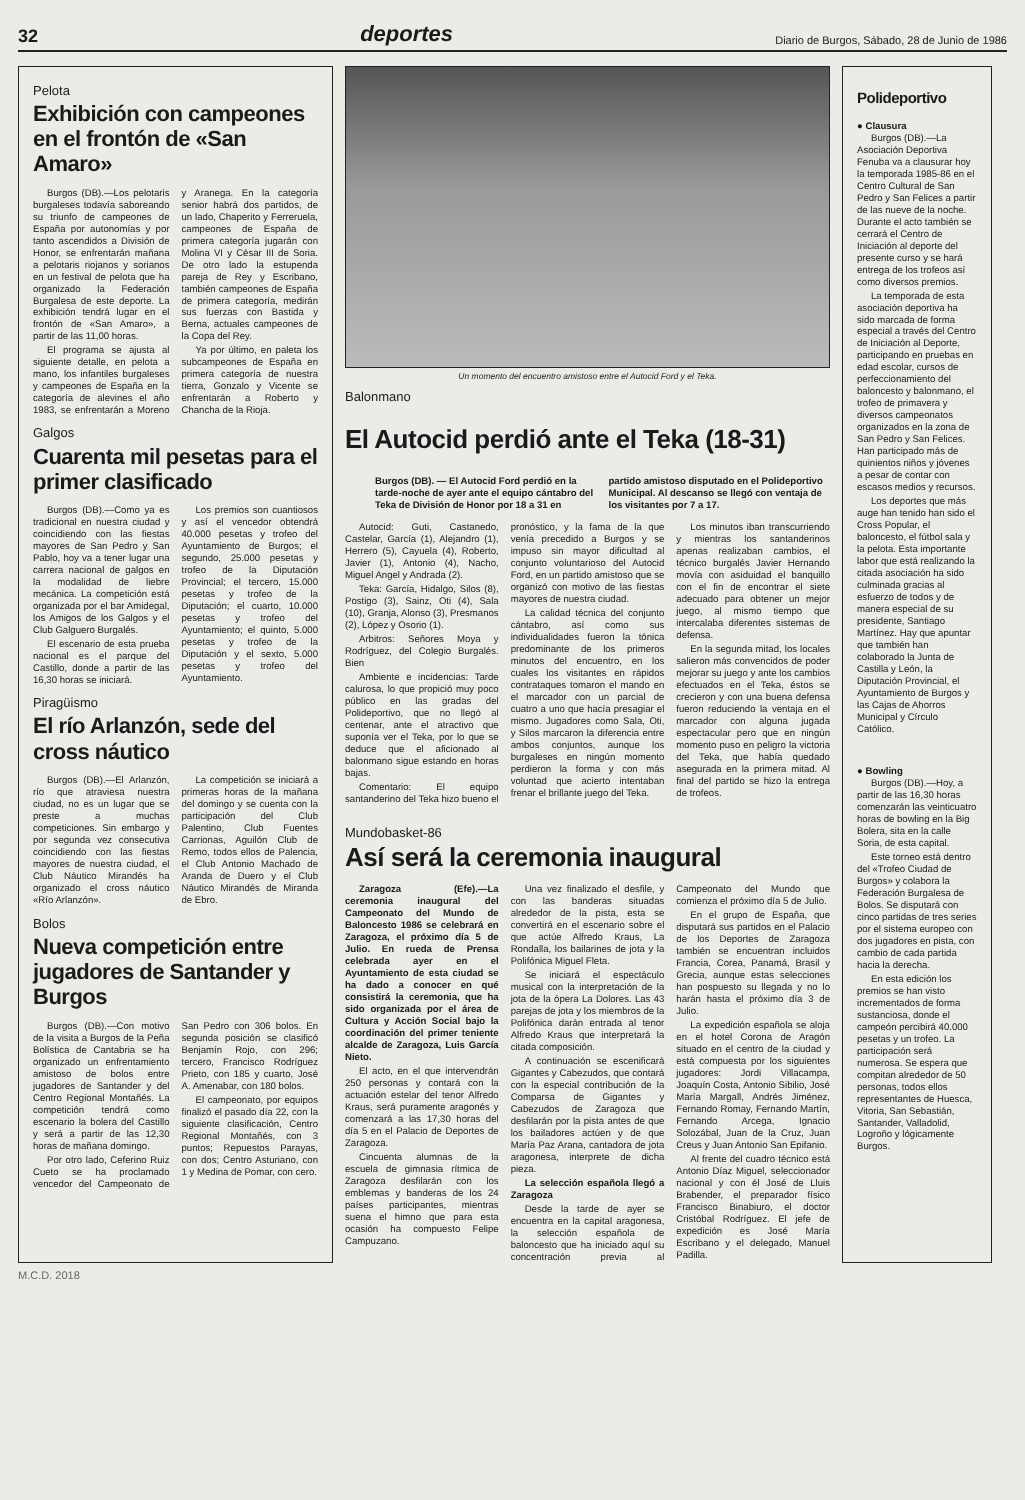32 deportes Diario de Burgos, Sábado, 28 de Junio de 1986
Pelota
Exhibición con campeones en el frontón de «San Amaro»
Burgos (DB).—Los pelotaris burgaleses todavía saboreando su triunfo de campeones de España por autonomías y por tanto ascendidos a División de Honor, se enfrentarán mañana a pelotaris riojanos y sorianos en un festival de pelota que ha organizado la Federación Burgalesa de este deporte. La exhibición tendrá lugar en el frontón de «San Amaro», a partir de las 11,00 horas.
El programa se ajusta al siguiente detalle, en pelota a mano, los infantiles burgaleses y campeones de España en la categoría de alevines el año 1983, se enfrentarán a Moreno y Aranega. En la categoría senior habrá dos partidos, de un lado, Chaperito y Ferreruela, campeones de España de primera categoría jugarán con Molina VI y César III de Soria. De otro lado la estupenda pareja de Rey y Escribano, también campeones de España de primera categoría, medirán sus fuerzas con Bastida y Berna, actuales campeones de la Copa del Rey.
Ya por último, en paleta los subcampeones de España en primera categoría de nuestra tierra, Gonzalo y Vicente se enfrentarán a Roberto y Chancha de la Rioja.
Galgos
Cuarenta mil pesetas para el primer clasificado
Burgos (DB).—Como ya es tradicional en nuestra ciudad y coincidiendo con las fiestas mayores de San Pedro y San Pablo, hoy va a tener lugar una carrera nacional de galgos en la modalidad de liebre mecánica. La competición está organizada por el bar Amidegal, los Amigos de los Galgos y el Club Galguero Burgalés.
El escenario de esta prueba nacional es el parque del Castillo, donde a partir de las 16,30 horas se iniciará.
Los premios son cuantiosos y así el vencedor obtendrá 40.000 pesetas y trofeo del Ayuntamiento de Burgos; el segundo, 25.000 pesetas y trofeo de la Diputación Provincial; el tercero, 15.000 pesetas y trofeo de la Diputación; el cuarto, 10.000 pesetas y trofeo del Ayuntamiento; el quinto, 5.000 pesetas y trofeo de la Diputación y el sexto, 5.000 pesetas y trofeo del Ayuntamiento.
Piragüismo
El río Arlanzón, sede del cross náutico
Burgos (DB).—El Arlanzón, río que atraviesa nuestra ciudad, no es un lugar que se preste a muchas competiciones. Sin embargo y por segunda vez consecutiva coincidiendo con las fiestas mayores de nuestra ciudad, el Club Náutico Mirandés ha organizado el cross náutico «Río Arlanzón».
La competición se iniciará a primeras horas de la mañana del domingo y se cuenta con la participación del Club Palentino, Club Fuentes Carrionas, Aguilón Club de Remo, todos ellos de Palencia, el Club Antonio Machado de Aranda de Duero y el Club Náutico Mirandés de Miranda de Ebro.
Bolos
Nueva competición entre jugadores de Santander y Burgos
Burgos (DB).—Con motivo de la visita a Burgos de la Peña Bolística de Cantabria se ha organizado un enfrentamiento amistoso de bolos entre jugadores de Santander y del Centro Regional Montañés. La competición tendrá como escenario la bolera del Castillo y será a partir de las 12,30 horas de mañana domingo.
Por otro lado, Ceferino Ruiz Cueto se ha proclamado vencedor del Campeonato de San Pedro con 306 bolos. En segunda posición se clasificó Benjamín Rojo, con 296; tercero, Francisco Rodríguez Prieto, con 185 y cuarto, José A. Amenabar, con 180 bolos.
El campeonato, por equipos finalizó el pasado día 22, con la siguiente clasificación, Centro Regional Montañés, con 3 puntos; Repuestos Parayas, con dos; Centro Asturiano, con 1 y Medina de Pomar, con cero.
Un momento del encuentro amistoso entre el Autocid Ford y el Teka.
Balonmano
El Autocid perdió ante el Teka (18-31)
Burgos (DB). — El Autocid Ford perdió en la tarde-noche de ayer ante el equipo cántabro del Teka de División de Honor por 18 a 31 en partido amistoso disputado en el Polideportivo Municipal. Al descanso se llegó con ventaja de los visitantes por 7 a 17.
Autocid: Guti, Castanedo, Castelar, García (1), Alejandro (1), Herrero (5), Cayuela (4), Roberto, Javier (1), Antonio (4), Nacho, Miguel Angel y Andrada (2).
Teka: García, Hidalgo, Silos (8), Postigo (3), Sainz, Oti (4), Sala (10), Granja, Alonso (3), Presmanos (2), López y Osorio (1).
Arbitros: Señores Moya y Rodríguez, del Colegio Burgalés. Bien
Ambiente e incidencias: Tarde calurosa, lo que propició muy poco público en las gradas del Polideportivo, que no llegó al centenar, ante el atractivo que suponía ver el Teka, por lo que se deduce que el aficionado al balonmano sigue estando en horas bajas.
Comentario: El equipo santanderino del Teka hizo bueno el pronóstico, y la fama de la que venía precedido a Burgos y se impuso sin mayor dificultad al conjunto voluntarioso del Autocid Ford, en un partido amistoso que se organizó con motivo de las fiestas mayores de nuestra ciudad.
La calidad técnica del conjunto cántabro, así como sus individualidades fueron la tónica predominante de los primeros minutos del encuentro, en los cuales los visitantes en rápidos contrataques tomaron el mando en el marcador con un parcial de cuatro a uno que hacía presagiar el mismo. Jugadores como Sala, Oti, y Silos marcaron la diferencia entre ambos conjuntos, aunque los burgaleses en ningún momento perdieron la forma y con más voluntad que acierto intentaban frenar el brillante juego del Teka.
Los minutos iban transcurriendo y mientras los santanderinos apenas realizaban cambios, el técnico burgalés Javier Hernando movía con asiduidad el banquillo con el fin de encontrar el siete adecuado para obtener un mejor juego, al mismo tiempo que intercalaba diferentes sistemas de defensa.
En la segunda mitad, los locales salieron más convencidos de poder mejorar su juego y ante los cambios efectuados en el Teka, éstos se crecieron y con una buena defensa fueron reduciendo la ventaja en el marcador con alguna jugada espectacular pero que en ningún momento puso en peligro la victoria del Teka, que había quedado asegurada en la primera mitad. Al final del partido se hizo la entrega de trofeos.
Mundobasket-86
Así será la ceremonia inaugural
Zaragoza (Efe).—La ceremonia inaugural del Campeonato del Mundo de Baloncesto 1986 se celebrará en Zaragoza, el próximo día 5 de Julio. En rueda de Prensa celebrada ayer en el Ayuntamiento de esta ciudad se ha dado a conocer en qué consistirá la ceremonia, que ha sido organizada por el área de Cultura y Acción Social bajo la coordinación del primer teniente alcalde de Zaragoza, Luis García Nieto.
El acto, en el que intervendrán 250 personas y contará con la actuación estelar del tenor Alfredo Kraus, será puramente aragonés y comenzará a las 17,30 horas del día 5 en el Palacio de Deportes de Zaragoza.
Cincuenta alumnas de la escuela de gimnasia rítmica de Zaragoza desfilarán con los emblemas y banderas de los 24 países participantes, mientras suena el himno que para esta ocasión ha compuesto Felipe Campuzano.
Una vez finalizado el desfile, y con las banderas situadas alrededor de la pista, esta se convertirá en el escenario sobre el que actúe Alfredo Kraus, La Rondalla, los bailarines de jota y la Polifónica Miguel Fleta.
Se iniciará el espectáculo musical con la interpretación de la jota de la ópera La Dolores. Las 43 parejas de jota y los miembros de la Polifónica darán entrada al tenor Alfredo Kraus que interpretará la citada composición.
A continuación se escenificará Gigantes y Cabezudos, que contará con la especial contribución de la Comparsa de Gigantes y Cabezudos de Zaragoza que desfilarán por la pista antes de que los bailadores actúen y de que María Paz Arana, cantadora de jota aragonesa, interprete de dicha pieza.
La selección española llegó a Zaragoza
Desde la tarde de ayer se encuentra en la capital aragonesa, la selección española de baloncesto que ha iniciado aquí su concentración previa al Campeonato del Mundo que comienza el próximo día 5 de Julio.
En el grupo de España, que disputará sus partidos en el Palacio de los Deportes de Zaragoza también se encuentran incluidos Francia, Corea, Panamá, Brasil y Grecia, aunque estas selecciones han pospuesto su llegada y no lo harán hasta el próximo día 3 de Julio.
La expedición española se aloja en el hotel Corona de Aragón situado en el centro de la ciudad y está compuesta por los siguientes jugadores: Jordi Villacampa, Joaquín Costa, Antonio Sibilio, José María Margall, Andrés Jiménez, Fernando Romay, Fernando Martín, Fernando Arcega, Ignacio Solozábal, Juan de la Cruz, Juan Creus y Juan Antonio San Epifanio.
Al frente del cuadro técnico está Antonio Díaz Miguel, seleccionador nacional y con él José de Lluis Brabender, el preparador físico Francisco Binabiuro, el doctor Cristóbal Rodríguez. El jefe de expedición es José María Escribano y el delegado, Manuel Padilla.
Polideportivo
● Clausura
Burgos (DB).—La Asociación Deportiva Fenuba va a clausurar hoy la temporada 1985-86 en el Centro Cultural de San Pedro y San Felices a partir de las nueve de la noche. Durante el acto también se cerrará el Centro de Iniciación al deporte del presente curso y se hará entrega de los trofeos así como diversos premios.
La temporada de esta asociación deportiva ha sido marcada de forma especial a través del Centro de Iniciación al Deporte, participando en pruebas en edad escolar, cursos de perfeccionamiento del baloncesto y balonmano, el trofeo de primavera y diversos campeonatos organizados en la zona de San Pedro y San Felices. Han participado más de quinientos niños y jóvenes a pesar de contar con escasos medios y recursos.
Los deportes que más auge han tenido han sido el Cross Popular, el baloncesto, el fútbol sala y la pelota. Esta importante labor que está realizando la citada asociación ha sido culminada gracias al esfuerzo de todos y de manera especial de su presidente, Santiago Martínez. Hay que apuntar que también han colaborado la Junta de Castilla y León, la Diputación Provincial, el Ayuntamiento de Burgos y las Cajas de Ahorros Municipal y Círculo Católico.
● Bowling
Burgos (DB).—Hoy, a partir de las 16,30 horas comenzarán las veinticuatro horas de bowling en la Big Bolera, sita en la calle Soria, de esta capital.
Este torneo está dentro del «Trofeo Ciudad de Burgos» y colabora la Federación Burgalesa de Bolos. Se disputará con cinco partidas de tres series por el sistema europeo con dos jugadores en pista, con cambio de cada partida hacia la derecha.
En esta edición los premios se han visto incrementados de forma sustanciosa, donde el campeón percibirá 40.000 pesetas y un trofeo. La participación será numerosa. Se espera que compitan alrededor de 50 personas, todos ellos representantes de Huesca, Vitoria, San Sebastián, Santander, Valladolid, Logroño y lógicamente Burgos.
M.C.D. 2018